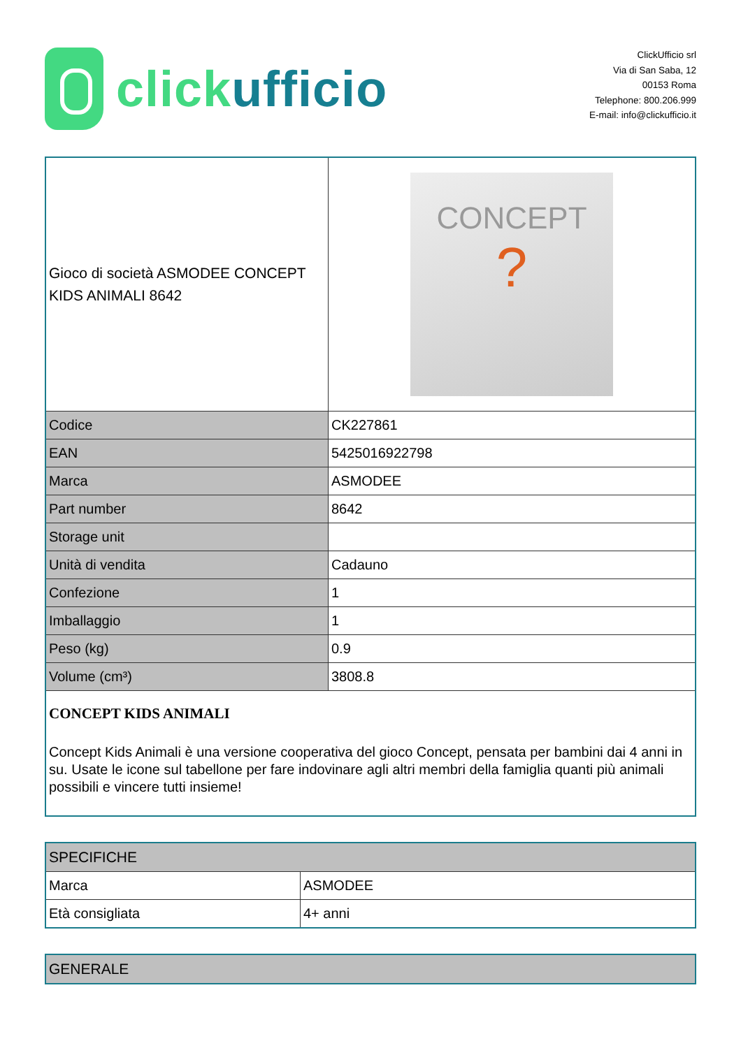click ufficio
ClickUfficio srl
Via di San Saba, 12
00153 Roma
Telephone: 800.206.999
E-mail: info@clickufficio.it
| Gioco di società ASMODEE CONCEPT KIDS ANIMALI 8642 | CONCEPT ? |
| Codice | CK227861 |
| EAN | 5425016922798 |
| Marca | ASMODEE |
| Part number | 8642 |
| Storage unit | |
| Unità di vendita | Cadauno |
| Confezione | 1 |
| Imballaggio | 1 |
| Peso (kg) | 0.9 |
| Volume (cm³) | 3808.8 |
| CONCEPT KIDS ANIMALI Concept Kids Animali è una versione cooperativa del gioco Concept, pensata per bambini dai 4 anni in su. Usate le icone sul tabellone per fare indovinare agli altri membri della famiglia quanti più animali possibili e vincere tutti insieme! | |
| SPECIFICHE | |
| --- | --- |
| Marca | ASMODEE |
| Età consigliata | 4+ anni |
| GENERALE |
| --- |